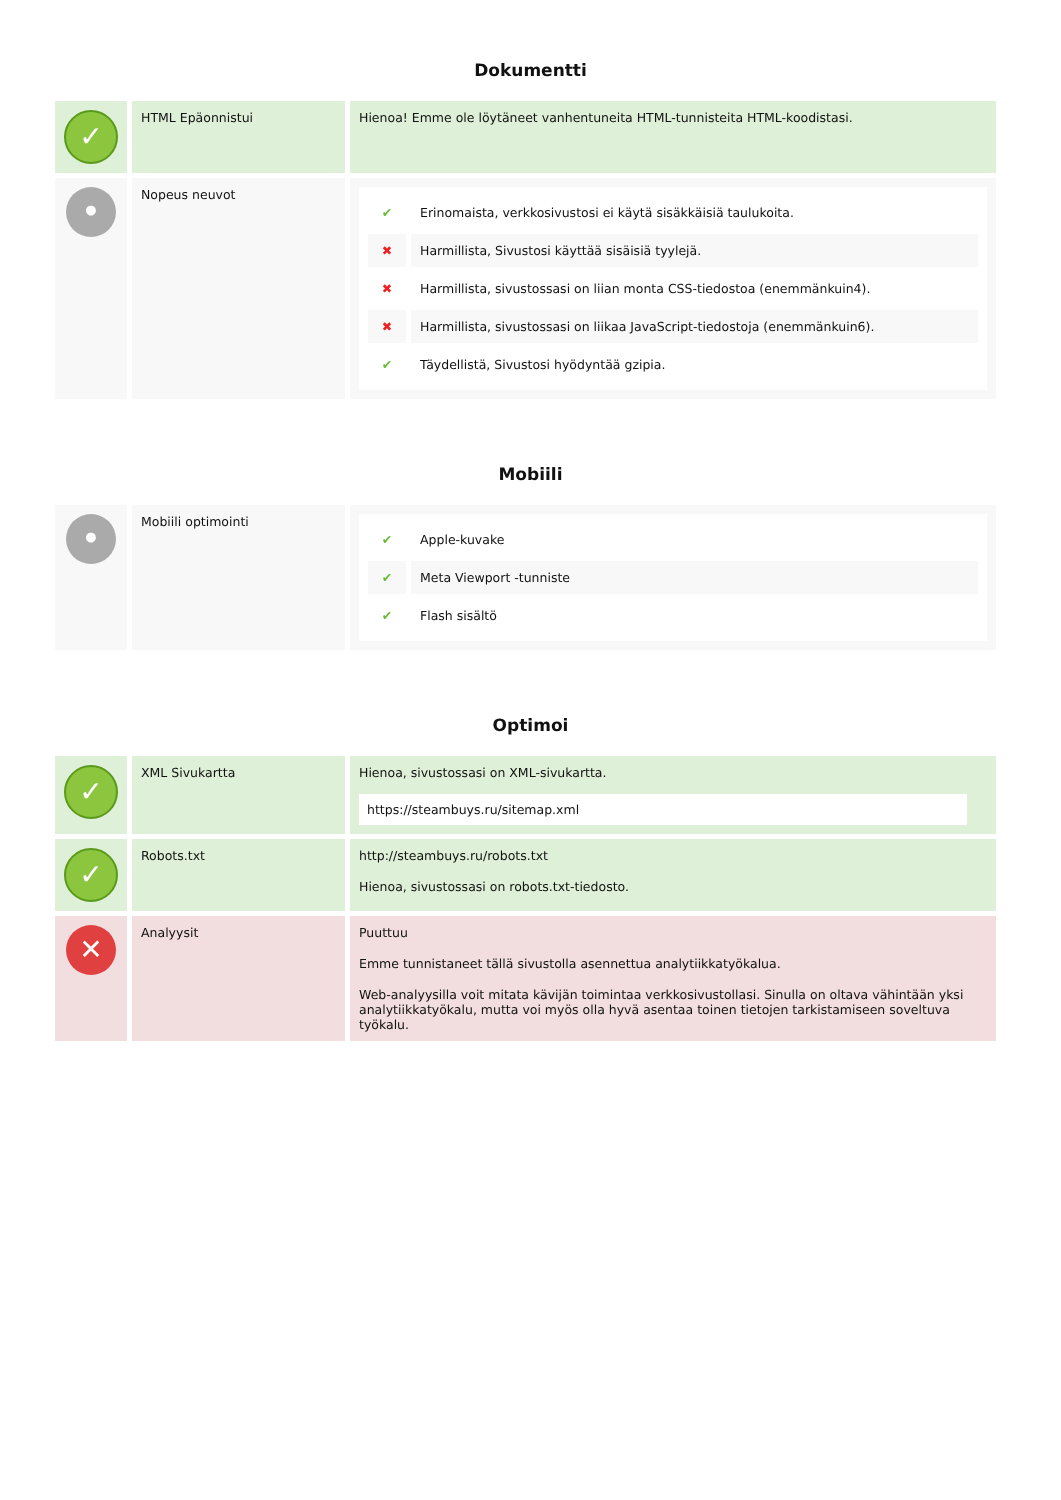Dokumentti
| ✓ | HTML Epäonnistui | Hienoa! Emme ole löytäneet vanhentuneita HTML-tunnisteita HTML-koodistasi. |
| • | Nopeus neuvot | / ✔ / Erinomaista, verkkosivustosi ei käytä sisäkkäisiä taulukoita. / / ✖ / Harmillista, Sivustosi käyttää sisäisiä tyylejä. / / ✖ / Harmillista, sivustossasi on liian monta CSS-tiedostoa (enemmänkuin4). / / ✖ / Harmillista, sivustossasi on liikaa JavaScript-tiedostoja (enemmänkuin6). / / ✔ / Täydellistä, Sivustosi hyödyntää gzipia. / |
Mobiili
| • | Mobiili optimointi | / ✔ / Apple-kuvake / / ✔ / Meta Viewport -tunniste / / ✔ / Flash sisältö / |
Optimoi
| ✓ | XML Sivukartta | Hienoa, sivustossasi on XML-sivukartta. https://steambuys.ru/sitemap.xml |
| ✓ | Robots.txt | http://steambuys.ru/robots.txt Hienoa, sivustossasi on robots.txt-tiedosto. |
| ✕ | Analyysit | Puuttuu Emme tunnistaneet tällä sivustolla asennettua analytiikkatyökalua. Web-analyysilla voit mitata kävijän toimintaa verkkosivustollasi. Sinulla on oltava vähintään yksi analytiikkatyökalu, mutta voi myös olla hyvä asentaa toinen tietojen tarkistamiseen soveltuva työkalu. |